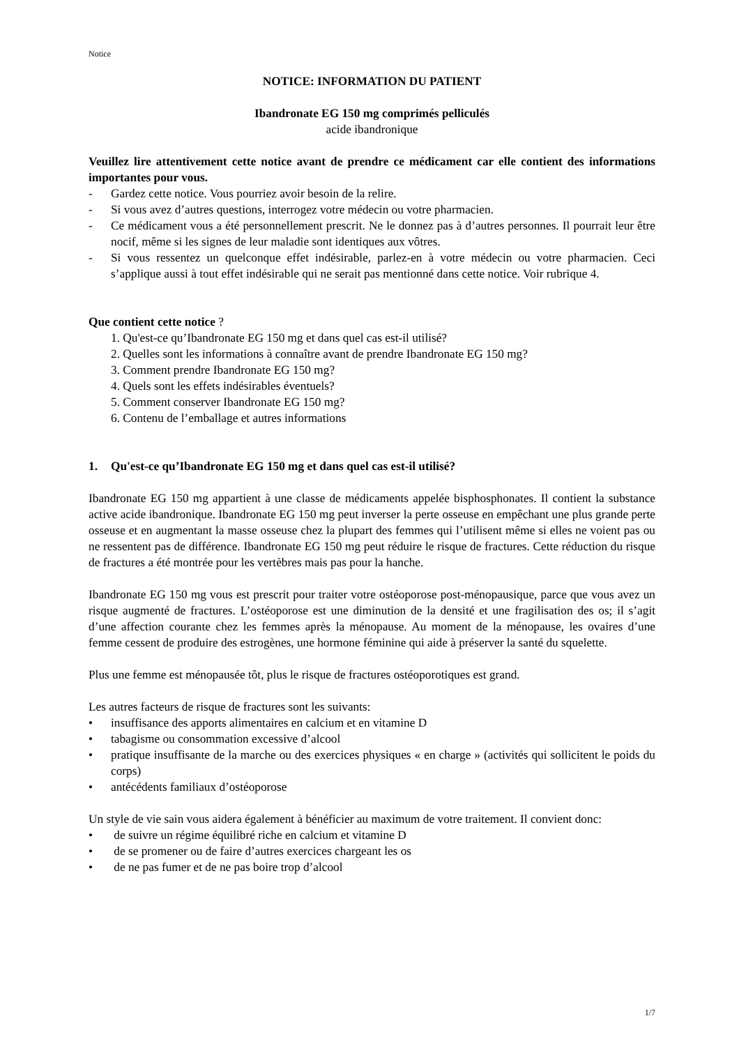Notice
NOTICE: INFORMATION DU PATIENT
Ibandronate EG 150 mg comprimés pelliculés
acide ibandronique
Veuillez lire attentivement cette notice avant de prendre ce médicament car elle contient des informations importantes pour vous.
- Gardez cette notice. Vous pourriez avoir besoin de la relire.
- Si vous avez d’autres questions, interrogez votre médecin ou votre pharmacien.
- Ce médicament vous a été personnellement prescrit. Ne le donnez pas à d’autres personnes. Il pourrait leur être nocif, même si les signes de leur maladie sont identiques aux vôtres.
- Si vous ressentez un quelconque effet indésirable, parlez-en à votre médecin ou votre pharmacien. Ceci s’applique aussi à tout effet indésirable qui ne serait pas mentionné dans cette notice. Voir rubrique 4.
Que contient cette notice ?
1. Qu'est-ce qu’Ibandronate EG 150 mg et dans quel cas est-il utilisé?
2. Quelles sont les informations à connaître avant de prendre Ibandronate EG 150 mg?
3. Comment prendre Ibandronate EG 150 mg?
4. Quels sont les effets indésirables éventuels?
5. Comment conserver Ibandronate EG 150 mg?
6. Contenu de l’emballage et autres informations
1. Qu'est-ce qu’Ibandronate EG 150 mg et dans quel cas est-il utilisé?
Ibandronate EG 150 mg appartient à une classe de médicaments appelée bisphosphonates. Il contient la substance active acide ibandronique. Ibandronate EG 150 mg peut inverser la perte osseuse en empêchant une plus grande perte osseuse et en augmentant la masse osseuse chez la plupart des femmes qui l’utilisent même si elles ne voient pas ou ne ressentent pas de différence. Ibandronate EG 150 mg peut réduire le risque de fractures. Cette réduction du risque de fractures a été montrée pour les vertèbres mais pas pour la hanche.
Ibandronate EG 150 mg vous est prescrit pour traiter votre ostéoporose post-ménopausique, parce que vous avez un risque augmenté de fractures. L’ostéoporose est une diminution de la densité et une fragilisation des os; il s’agit d’une affection courante chez les femmes après la ménopause. Au moment de la ménopause, les ovaires d’une femme cessent de produire des estrogènes, une hormone féminine qui aide à préserver la santé du squelette.
Plus une femme est ménopausée tôt, plus le risque de fractures ostéoporotiques est grand.
Les autres facteurs de risque de fractures sont les suivants:
• insuffisance des apports alimentaires en calcium et en vitamine D
• tabagisme ou consommation excessive d’alcool
• pratique insuffisante de la marche ou des exercices physiques « en charge » (activités qui sollicitent le poids du corps)
• antécédents familiaux d’ostéoporose
Un style de vie sain vous aidera également à bénéficier au maximum de votre traitement. Il convient donc:
• de suivre un régime équilibré riche en calcium et vitamine D
• de se promener ou de faire d’autres exercices chargeant les os
• de ne pas fumer et de ne pas boire trop d’alcool
1/7